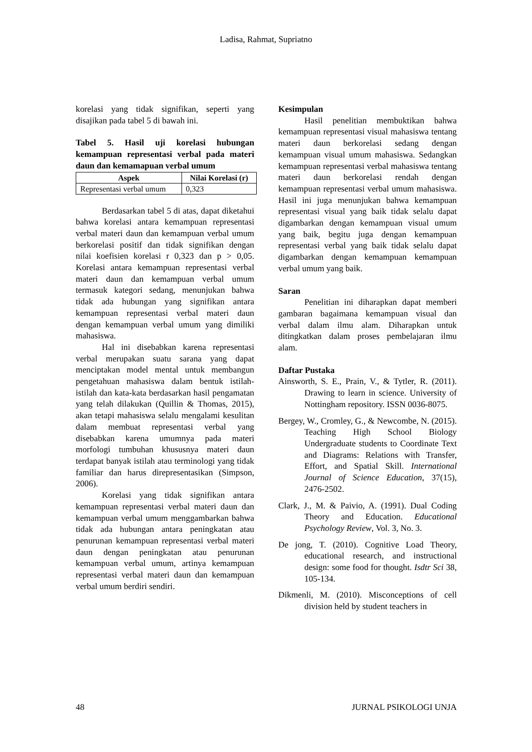Ladisa, Rahmat, Supriatno
korelasi yang tidak signifikan, seperti yang disajikan pada tabel 5 di bawah ini.
Tabel 5. Hasil uji korelasi hubungan kemampuan representasi verbal pada materi daun dan kemamapuan verbal umum
| Aspek | Nilai Korelasi (r) |
| --- | --- |
| Representasi verbal umum | 0,323 |
Berdasarkan tabel 5 di atas, dapat diketahui bahwa korelasi antara kemampuan representasi verbal materi daun dan kemampuan verbal umum berkorelasi positif dan tidak signifikan dengan nilai koefisien korelasi r 0,323 dan p > 0,05. Korelasi antara kemampuan representasi verbal materi daun dan kemampuan verbal umum termasuk kategori sedang, menunjukan bahwa tidak ada hubungan yang signifikan antara kemampuan representasi verbal materi daun dengan kemampuan verbal umum yang dimiliki mahasiswa.
Hal ini disebabkan karena representasi verbal merupakan suatu sarana yang dapat menciptakan model mental untuk membangun pengetahuan mahasiswa dalam bentuk istilah-istilah dan kata-kata berdasarkan hasil pengamatan yang telah dilakukan (Quillin & Thomas, 2015), akan tetapi mahasiswa selalu mengalami kesulitan dalam membuat representasi verbal yang disebabkan karena umumnya pada materi morfologi tumbuhan khususnya materi daun terdapat banyak istilah atau terminologi yang tidak familiar dan harus direpresentasikan (Simpson, 2006).
Korelasi yang tidak signifikan antara kemampuan representasi verbal materi daun dan kemampuan verbal umum menggambarkan bahwa tidak ada hubungan antara peningkatan atau penurunan kemampuan representasi verbal materi daun dengan peningkatan atau penurunan kemampuan verbal umum, artinya kemampuan representasi verbal materi daun dan kemampuan verbal umum berdiri sendiri.
Kesimpulan
Hasil penelitian membuktikan bahwa kemampuan representasi visual mahasiswa tentang materi daun berkorelasi sedang dengan kemampuan visual umum mahasiswa. Sedangkan kemampuan representasi verbal mahasiswa tentang materi daun berkorelasi rendah dengan kemampuan representasi verbal umum mahasiswa. Hasil ini juga menunjukan bahwa kemampuan representasi visual yang baik tidak selalu dapat digambarkan dengan kemampuan visual umum yang baik, begitu juga dengan kemampuan representasi verbal yang baik tidak selalu dapat digambarkan dengan kemampuan kemampuan verbal umum yang baik.
Saran
Penelitian ini diharapkan dapat memberi gambaran bagaimana kemampuan visual dan verbal dalam ilmu alam. Diharapkan untuk ditingkatkan dalam proses pembelajaran ilmu alam.
Daftar Pustaka
Ainsworth, S. E., Prain, V., & Tytler, R. (2011). Drawing to learn in science. University of Nottingham repository. ISSN 0036-8075.
Bergey, W., Cromley, G., & Newcombe, N. (2015). Teaching High School Biology Undergraduate students to Coordinate Text and Diagrams: Relations with Transfer, Effort, and Spatial Skill. International Journal of Science Education, 37(15), 2476-2502.
Clark, J., M. & Paivio, A. (1991). Dual Coding Theory and Education. Educational Psychology Review, Vol. 3, No. 3.
De jong, T. (2010). Cognitive Load Theory, educational research, and instructional design: some food for thought. Isdtr Sci 38, 105-134.
Dikmenli, M. (2010). Misconceptions of cell division held by student teachers in
48 JURNAL PSIKOLOGI UNJA